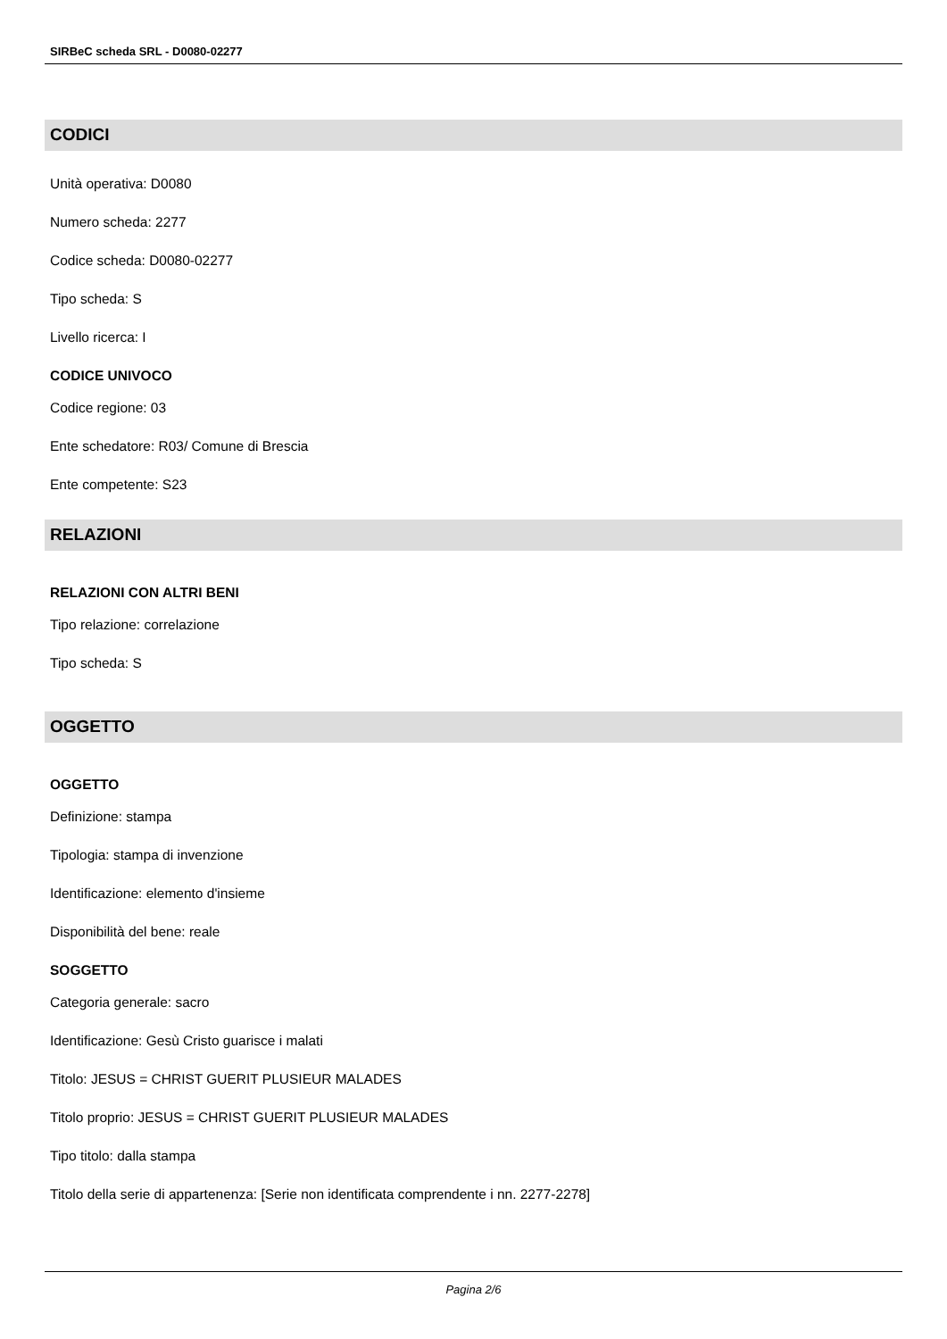SIRBeC scheda SRL - D0080-02277
CODICI
Unità operativa: D0080
Numero scheda: 2277
Codice scheda: D0080-02277
Tipo scheda: S
Livello ricerca: I
CODICE UNIVOCO
Codice regione: 03
Ente schedatore: R03/ Comune di Brescia
Ente competente: S23
RELAZIONI
RELAZIONI CON ALTRI BENI
Tipo relazione: correlazione
Tipo scheda: S
OGGETTO
OGGETTO
Definizione: stampa
Tipologia: stampa di invenzione
Identificazione: elemento d'insieme
Disponibilità del bene: reale
SOGGETTO
Categoria generale: sacro
Identificazione: Gesù Cristo guarisce i malati
Titolo: JESUS = CHRIST GUERIT PLUSIEUR MALADES
Titolo proprio: JESUS = CHRIST GUERIT PLUSIEUR MALADES
Tipo titolo: dalla stampa
Titolo della serie di appartenenza: [Serie non identificata comprendente i nn. 2277-2278]
Pagina 2/6